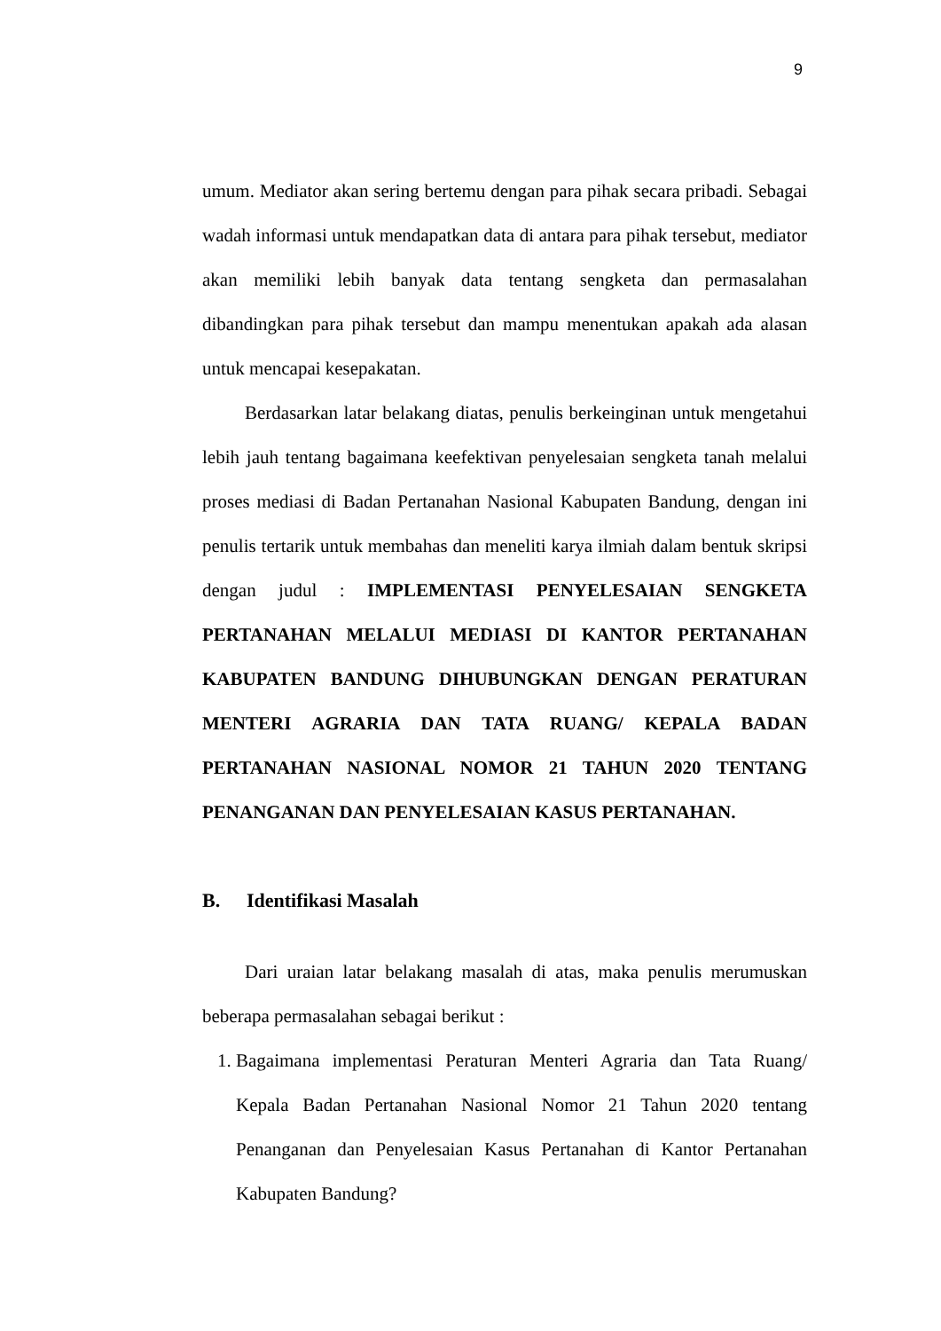9
umum. Mediator akan sering bertemu dengan para pihak secara pribadi. Sebagai wadah informasi untuk mendapatkan data di antara para pihak tersebut, mediator akan memiliki lebih banyak data tentang sengketa dan permasalahan dibandingkan para pihak tersebut dan mampu menentukan apakah ada alasan untuk mencapai kesepakatan.
Berdasarkan latar belakang diatas, penulis berkeinginan untuk mengetahui lebih jauh tentang bagaimana keefektivan penyelesaian sengketa tanah melalui proses mediasi di Badan Pertanahan Nasional Kabupaten Bandung, dengan ini penulis tertarik untuk membahas dan meneliti karya ilmiah dalam bentuk skripsi dengan judul : IMPLEMENTASI PENYELESAIAN SENGKETA PERTANAHAN MELALUI MEDIASI DI KANTOR PERTANAHAN KABUPATEN BANDUNG DIHUBUNGKAN DENGAN PERATURAN MENTERI AGRARIA DAN TATA RUANG/ KEPALA BADAN PERTANAHAN NASIONAL NOMOR 21 TAHUN 2020 TENTANG PENANGANAN DAN PENYELESAIAN KASUS PERTANAHAN.
B. Identifikasi Masalah
Dari uraian latar belakang masalah di atas, maka penulis merumuskan beberapa permasalahan sebagai berikut :
1. Bagaimana implementasi Peraturan Menteri Agraria dan Tata Ruang/ Kepala Badan Pertanahan Nasional Nomor 21 Tahun 2020 tentang Penanganan dan Penyelesaian Kasus Pertanahan di Kantor Pertanahan Kabupaten Bandung?